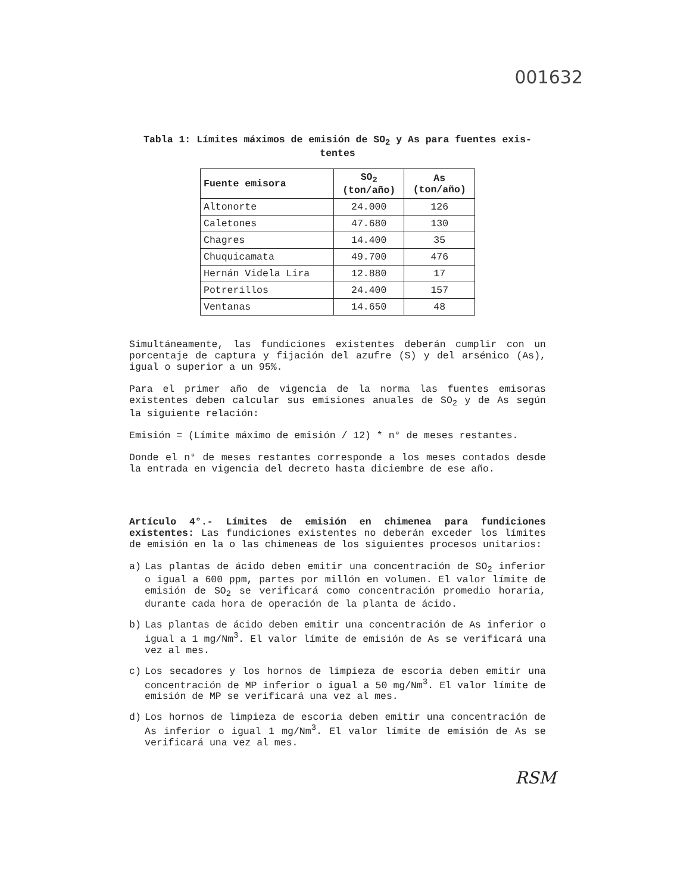001632
Tabla 1: Límites máximos de emisión de SO<sub>2</sub> y As para fuentes exis-
tentes
| Fuente emisora | SO<sub>2</sub> (ton/año) | As (ton/año) |
| --- | --- | --- |
| Altonorte | 24.000 | 126 |
| Caletones | 47.680 | 130 |
| Chagres | 14.400 | 35 |
| Chuquicamata | 49.700 | 476 |
| Hernán Videla Lira | 12.880 | 17 |
| Potrerillos | 24.400 | 157 |
| Ventanas | 14.650 | 48 |
Simultáneamente, las fundiciones existentes deberán cumplir con un porcentaje de captura y fijación del azufre (S) y del arsénico (As), igual o superior a un 95%.
Para el primer año de vigencia de la norma las fuentes emisoras existentes deben calcular sus emisiones anuales de SO<sub>2</sub> y de As según la siguiente relación:
Emisión = (Límite máximo de emisión / 12) * n° de meses restantes.
Donde el n° de meses restantes corresponde a los meses contados desde la entrada en vigencia del decreto hasta diciembre de ese año.
Artículo 4°.- Límites de emisión en chimenea para fundiciones existentes: Las fundiciones existentes no deberán exceder los límites de emisión en la o las chimeneas de los siguientes procesos unitarios:
a) Las plantas de ácido deben emitir una concentración de SO<sub>2</sub> inferior o igual a 600 ppm, partes por millón en volumen. El valor límite de emisión de SO<sub>2</sub> se verificará como concentración promedio horaria, durante cada hora de operación de la planta de ácido.
b) Las plantas de ácido deben emitir una concentración de As inferior o igual a 1 mg/Nm<sup>3</sup>. El valor límite de emisión de As se verificará una vez al mes.
c) Los secadores y los hornos de limpieza de escoria deben emitir una concentración de MP inferior o igual a 50 mg/Nm<sup>3</sup>. El valor límite de emisión de MP se verificará una vez al mes.
d) Los hornos de limpieza de escoria deben emitir una concentración de As inferior o igual 1 mg/Nm<sup>3</sup>. El valor límite de emisión de As se verificará una vez al mes.
RSM